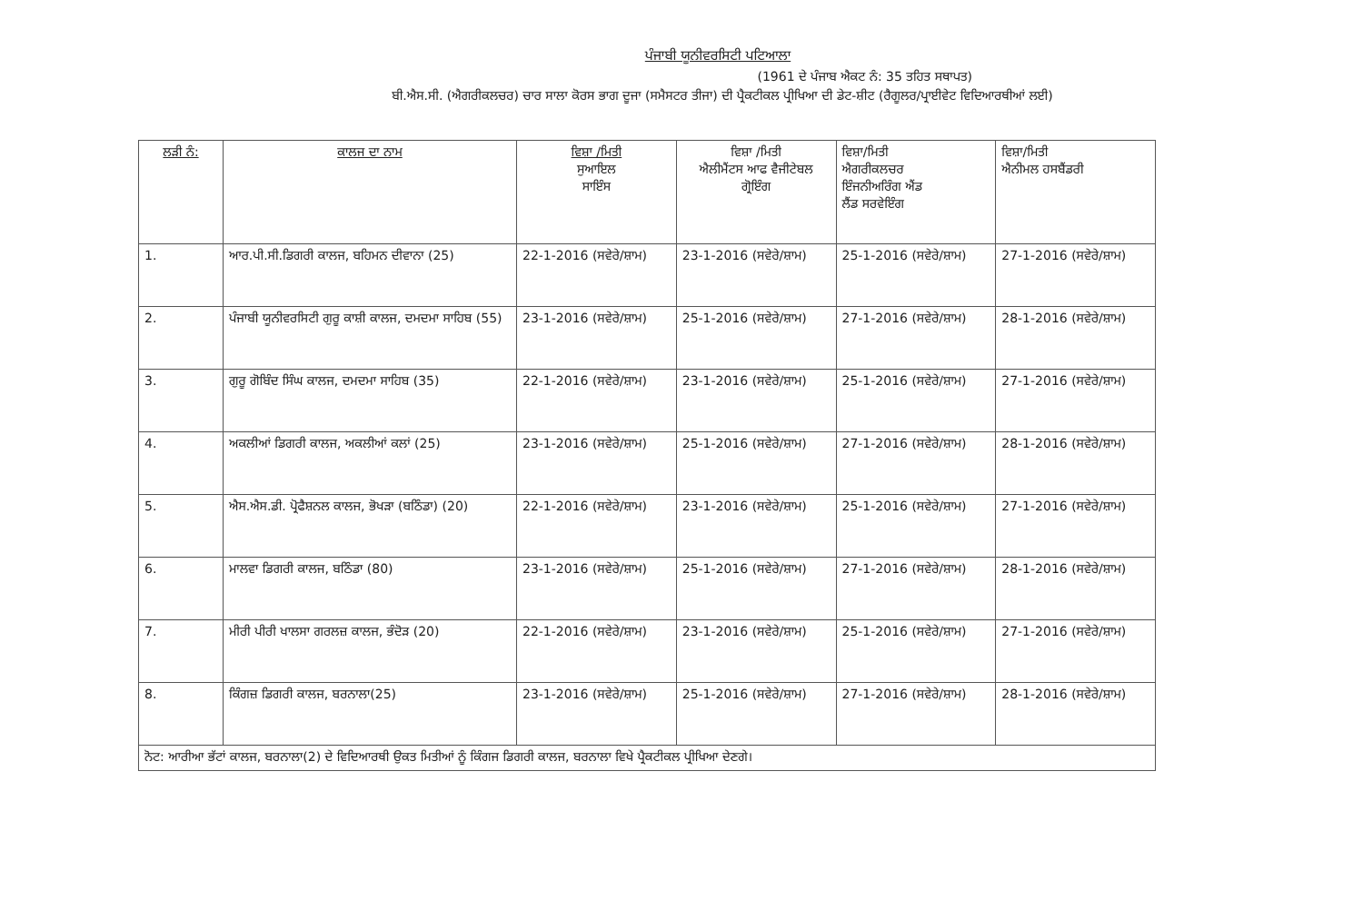ਪੰਜਾਬੀ ਯੂਨੀਵਰਸਿਟੀ ਪਟਿਆਲਾ
(1961 ਦੇ ਪੰਜਾਬ ਐਕਟ ਨੰ: 35 ਤਹਿਤ ਸਥਾਪਤ)
ਬੀ.ਐਸ.ਸੀ. (ਐਗਰੀਕਲਚਰ) ਚਾਰ ਸਾਲਾ ਕੋਰਸ ਭਾਗ ਦੂਜਾ (ਸਮੈਸਟਰ ਤੀਜਾ) ਦੀ ਪ੍ਰੈਕਟੀਕਲ ਪ੍ਰੀਖਿਆ ਦੀ ਡੇਟ-ਸ਼ੀਟ (ਰੈਗੂਲਰ/ਪ੍ਰਾਈਵੇਟ ਵਿਦਿਆਰਥੀਆਂ ਲਈ)
| ਲੜੀ ਨੰ: | ਕਾਲਜ ਦਾ ਨਾਮ | ਵਿਸ਼ਾ /ਮਿਤੀ ਸੁਆਇਲ ਸਾਇੰਸ | ਵਿਸ਼ਾ /ਮਿਤੀ ਐਲੀਮੈਂਟਸ ਆਫ ਵੈਜੀਟੇਬਲ ਗ੍ਰੋਇੰਗ | ਵਿਸ਼ਾ/ਮਿਤੀ ਐਗਰੀਕਲਚਰ ਇੰਜਨੀਅਰਿੰਗ ਐਂਡ ਲੈਂਡ ਸਰਵੇਇੰਗ | ਵਿਸ਼ਾ/ਮਿਤੀ ਐਨੀਮਲ ਹਸਬੈਂਡਰੀ |
| --- | --- | --- | --- | --- | --- |
| 1. | ਆਰ.ਪੀ.ਸੀ.ਡਿਗਰੀ ਕਾਲਜ, ਬਹਿਮਨ ਦੀਵਾਨਾ (25) | 22-1-2016 (ਸਵੇਰੇ/ਸ਼ਾਮ) | 23-1-2016 (ਸਵੇਰੇ/ਸ਼ਾਮ) | 25-1-2016 (ਸਵੇਰੇ/ਸ਼ਾਮ) | 27-1-2016 (ਸਵੇਰੇ/ਸ਼ਾਮ) |
| 2. | ਪੰਜਾਬੀ ਯੂਨੀਵਰਸਿਟੀ ਗੁਰੂ ਕਾਸ਼ੀ ਕਾਲਜ, ਦਮਦਮਾ ਸਾਹਿਬ (55) | 23-1-2016 (ਸਵੇਰੇ/ਸ਼ਾਮ) | 25-1-2016 (ਸਵੇਰੇ/ਸ਼ਾਮ) | 27-1-2016 (ਸਵੇਰੇ/ਸ਼ਾਮ) | 28-1-2016 (ਸਵੇਰੇ/ਸ਼ਾਮ) |
| 3. | ਗੁਰੂ ਗੋਬਿੰਦ ਸਿੰਘ ਕਾਲਜ, ਦਮਦਮਾ ਸਾਹਿਬ (35) | 22-1-2016 (ਸਵੇਰੇ/ਸ਼ਾਮ) | 23-1-2016 (ਸਵੇਰੇ/ਸ਼ਾਮ) | 25-1-2016 (ਸਵੇਰੇ/ਸ਼ਾਮ) | 27-1-2016 (ਸਵੇਰੇ/ਸ਼ਾਮ) |
| 4. | ਅਕਲੀਆਂ ਡਿਗਰੀ ਕਾਲਜ, ਅਕਲੀਆਂ ਕਲਾਂ (25) | 23-1-2016 (ਸਵੇਰੇ/ਸ਼ਾਮ) | 25-1-2016 (ਸਵੇਰੇ/ਸ਼ਾਮ) | 27-1-2016 (ਸਵੇਰੇ/ਸ਼ਾਮ) | 28-1-2016 (ਸਵੇਰੇ/ਸ਼ਾਮ) |
| 5. | ਐਸ.ਐਸ.ਡੀ. ਪ੍ਰੋਫੈਸ਼ਨਲ ਕਾਲਜ, ਭੋਖੜਾ (ਬਠਿੰਡਾ) (20) | 22-1-2016 (ਸਵੇਰੇ/ਸ਼ਾਮ) | 23-1-2016 (ਸਵੇਰੇ/ਸ਼ਾਮ) | 25-1-2016 (ਸਵੇਰੇ/ਸ਼ਾਮ) | 27-1-2016 (ਸਵੇਰੇ/ਸ਼ਾਮ) |
| 6. | ਮਾਲਵਾ ਡਿਗਰੀ ਕਾਲਜ, ਬਠਿੰਡਾ (80) | 23-1-2016 (ਸਵੇਰੇ/ਸ਼ਾਮ) | 25-1-2016 (ਸਵੇਰੇ/ਸ਼ਾਮ) | 27-1-2016 (ਸਵੇਰੇ/ਸ਼ਾਮ) | 28-1-2016 (ਸਵੇਰੇ/ਸ਼ਾਮ) |
| 7. | ਮੀਰੀ ਪੀਰੀ ਖਾਲਸਾ ਗਰਲਜ਼ ਕਾਲਜ, ਭੰਦੋੜ (20) | 22-1-2016 (ਸਵੇਰੇ/ਸ਼ਾਮ) | 23-1-2016 (ਸਵੇਰੇ/ਸ਼ਾਮ) | 25-1-2016 (ਸਵੇਰੇ/ਸ਼ਾਮ) | 27-1-2016 (ਸਵੇਰੇ/ਸ਼ਾਮ) |
| 8. | ਕਿੰਗਜ਼ ਡਿਗਰੀ ਕਾਲਜ, ਬਰਨਾਲਾ(25) | 23-1-2016 (ਸਵੇਰੇ/ਸ਼ਾਮ) | 25-1-2016 (ਸਵੇਰੇ/ਸ਼ਾਮ) | 27-1-2016 (ਸਵੇਰੇ/ਸ਼ਾਮ) | 28-1-2016 (ਸਵੇਰੇ/ਸ਼ਾਮ) |
| ਨੋਟ: ਆਰੀਆ ਭੱਟਾਂ ਕਾਲਜ, ਬਰਨਾਲਾ(2) ਦੇ ਵਿਦਿਆਰਥੀ ਉਕਤ ਮਿਤੀਆਂ ਨੂੰ ਕਿੰਗਜ ਡਿਗਰੀ ਕਾਲਜ, ਬਰਨਾਲਾ ਵਿਖੇ ਪ੍ਰੈਕਟੀਕਲ ਪ੍ਰੀਖਿਆ ਦੇਣਗੇ। | | | | | |